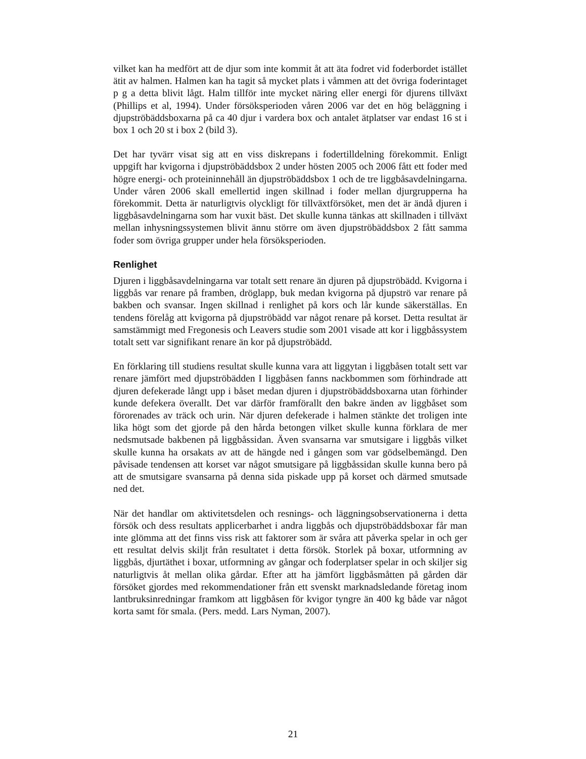vilket kan ha medfört att de djur som inte kommit åt att äta fodret vid foderbordet istället ätit av halmen. Halmen kan ha tagit så mycket plats i våmmen att det övriga foderintaget p g a detta blivit lågt. Halm tillför inte mycket näring eller energi för djurens tillväxt (Phillips et al, 1994). Under försöksperioden våren 2006 var det en hög beläggning i djupströbäddsboxarna på ca 40 djur i vardera box och antalet ätplatser var endast 16 st i box 1 och 20 st i box 2 (bild 3).
Det har tyvärr visat sig att en viss diskrepans i fodertilldelning förekommit. Enligt uppgift har kvigorna i djupströbäddsbox 2 under hösten 2005 och 2006 fått ett foder med högre energi- och proteininnehåll än djupströbäddsbox 1 och de tre liggbåsavdelningarna. Under våren 2006 skall emellertid ingen skillnad i foder mellan djurgrupperna ha förekommit. Detta är naturligtvis olyckligt för tillväxtförsöket, men det är ändå djuren i liggbåsavdelningarna som har vuxit bäst. Det skulle kunna tänkas att skillnaden i tillväxt mellan inhysningssystemen blivit ännu större om även djupströbäddsbox 2 fått samma foder som övriga grupper under hela försöksperioden.
Renlighet
Djuren i liggbåsavdelningarna var totalt sett renare än djuren på djupströbädd. Kvigorna i liggbås var renare på framben, dröglapp, buk medan kvigorna på djupströ var renare på bakben och svansar. Ingen skillnad i renlighet på kors och lår kunde säkerställas. En tendens förelåg att kvigorna på djupströbädd var något renare på korset. Detta resultat är samstämmigt med Fregonesis och Leavers studie som 2001 visade att kor i liggbåssystem totalt sett var signifikant renare än kor på djupströbädd.
En förklaring till studiens resultat skulle kunna vara att liggytan i liggbåsen totalt sett var renare jämfört med djupströbädden I liggbåsen fanns nackbommen som förhindrade att djuren defekerade långt upp i båset medan djuren i djupströbäddsboxarna utan förhinder kunde defekera överallt. Det var därför framförallt den bakre änden av liggbåset som förorenades av träck och urin. När djuren defekerade i halmen stänkte det troligen inte lika högt som det gjorde på den hårda betongen vilket skulle kunna förklara de mer nedsmutsade bakbenen på liggbåssidan. Även svansarna var smutsigare i liggbås vilket skulle kunna ha orsakats av att de hängde ned i gången som var gödselbemängd. Den påvisade tendensen att korset var något smutsigare på liggbåssidan skulle kunna bero på att de smutsigare svansarna på denna sida piskade upp på korset och därmed smutsade ned det.
När det handlar om aktivitetsdelen och resnings- och läggningsobservationerna i detta försök och dess resultats applicerbarhet i andra liggbås och djupströbäddsboxar får man inte glömma att det finns viss risk att faktorer som är svåra att påverka spelar in och ger ett resultat delvis skiljt från resultatet i detta försök. Storlek på boxar, utformning av liggbås, djurtäthet i boxar, utformning av gångar och foderplatser spelar in och skiljer sig naturligtvis åt mellan olika gårdar. Efter att ha jämfört liggbåsmåtten på gården där försöket gjordes med rekommendationer från ett svenskt marknadsledande företag inom lantbruksinredningar framkom att liggbåsen för kvigor tyngre än 400 kg både var något korta samt för smala. (Pers. medd. Lars Nyman, 2007).
21